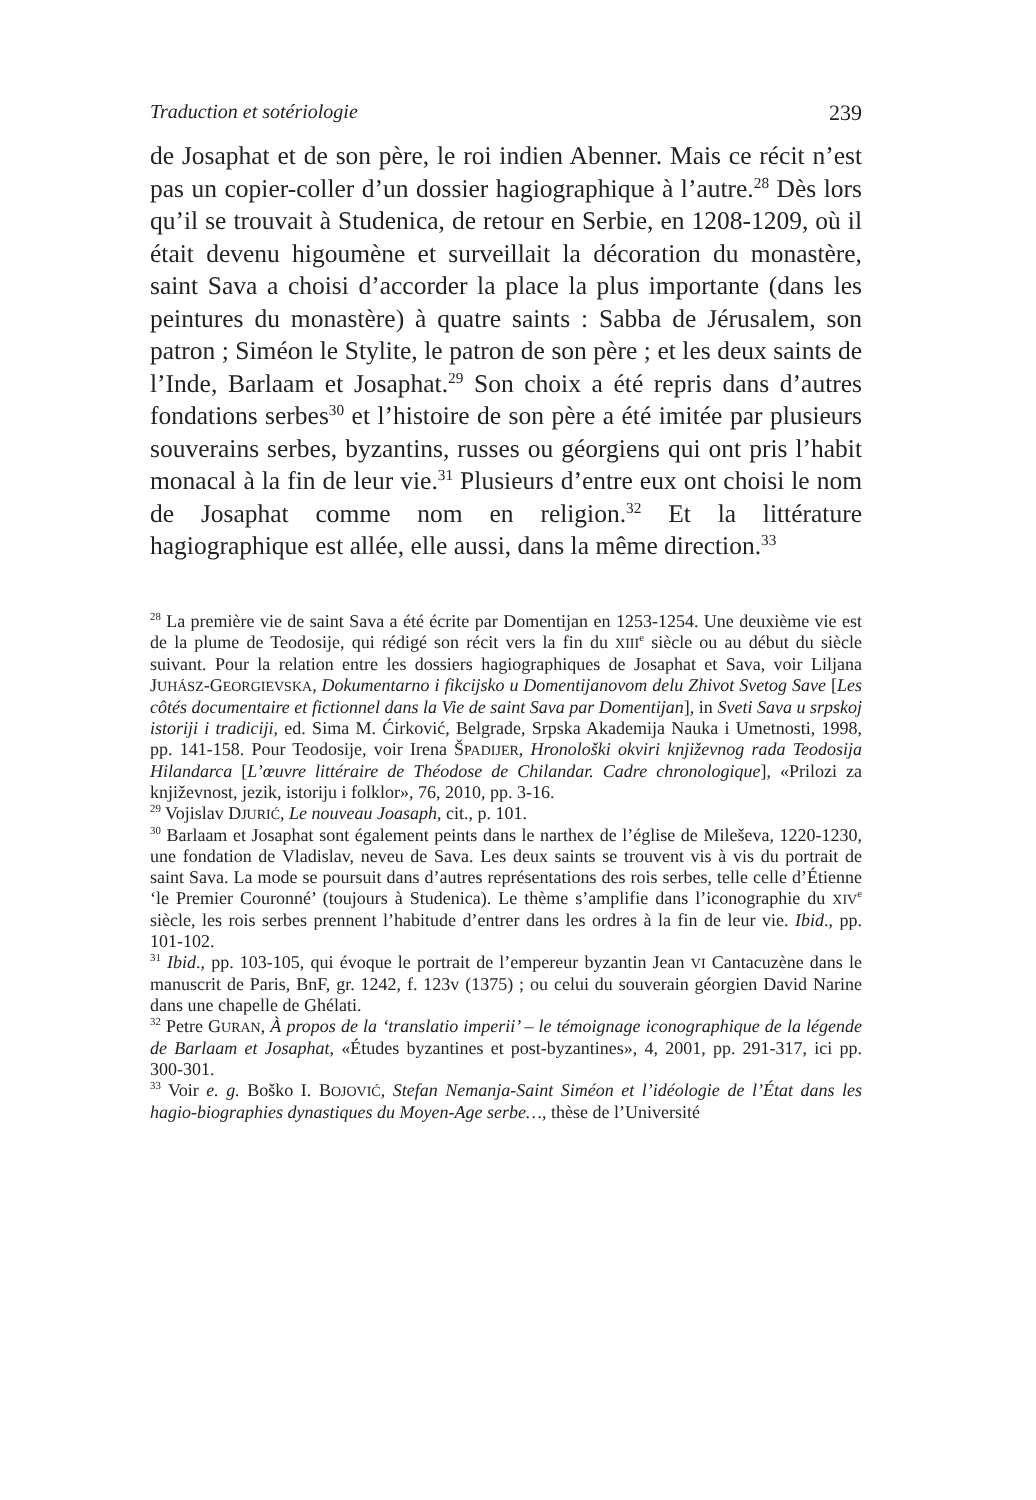Traduction et sotériologie 239
de Josaphat et de son père, le roi indien Abenner. Mais ce récit n’est pas un copier-coller d’un dossier hagiographique à l’autre.<sup>28</sup> Dès lors qu’il se trouvait à Studenica, de retour en Serbie, en 1208-1209, où il était devenu higoumène et surveillait la décoration du monastère, saint Sava a choisi d’accorder la place la plus importante (dans les peintures du monastère) à quatre saints : Sabba de Jérusalem, son patron ; Siméon le Stylite, le patron de son père ; et les deux saints de l’Inde, Barlaam et Josaphat.<sup>29</sup> Son choix a été repris dans d’autres fondations serbes<sup>30</sup> et l’histoire de son père a été imitée par plusieurs souverains serbes, byzantins, russes ou géorgiens qui ont pris l’habit monacal à la fin de leur vie.<sup>31</sup> Plusieurs d’entre eux ont choisi le nom de Josaphat comme nom en religion.<sup>32</sup> Et la littérature hagiographique est allée, elle aussi, dans la même direction.<sup>33</sup>
<sup>28</sup> La première vie de saint Sava a été écrite par Domentijan en 1253-1254. Une deuxième vie est de la plume de Teodosije, qui rédigé son récit vers la fin du XIII<sup>e</sup> siècle ou au début du siècle suivant. Pour la relation entre les dossiers hagiographiques de Josaphat et Sava, voir Liljana JUHÁSZ-GEORGIEVSKA, Dokumentarno i fikcijsko u Domentijanovom delu Zhivot Svetog Save [Les côtés documentaire et fictionnel dans la Vie de saint Sava par Domentijan], in Sveti Sava u srpskoj istoriji i tradiciji, ed. Sima M. Ćirković, Belgrade, Srpska Akademija Nauka i Umetnosti, 1998, pp. 141-158. Pour Teodosije, voir Irena ŠPADIJER, Hronološki okviri književnog rada Teodosija Hilandarca [L’œuvre littéraire de Théodose de Chilandar. Cadre chronologique], «Prilozi za književnost, jezik, istoriju i folklor», 76, 2010, pp. 3-16.
<sup>29</sup> Vojislav DJURIĆ, Le nouveau Joasaph, cit., p. 101.
<sup>30</sup> Barlaam et Josaphat sont également peints dans le narthex de l’église de Mileševa, 1220-1230, une fondation de Vladislav, neveu de Sava. Les deux saints se trouvent vis à vis du portrait de saint Sava. La mode se poursuit dans d’autres représentations des rois serbes, telle celle d’Étienne ‘le Premier Couronné’ (toujours à Studenica). Le thème s’amplifie dans l’iconographie du XIV<sup>e</sup> siècle, les rois serbes prennent l’habitude d’entrer dans les ordres à la fin de leur vie. Ibid., pp. 101-102.
<sup>31</sup> Ibid., pp. 103-105, qui évoque le portrait de l’empereur byzantin Jean VI Cantacuzène dans le manuscrit de Paris, BnF, gr. 1242, f. 123v (1375) ; ou celui du souverain géorgien David Narine dans une chapelle de Ghélati.
<sup>32</sup> Petre GURAN, À propos de la ‘translatio imperii’ – le témoignage iconographique de la légende de Barlaam et Josaphat, «Études byzantines et post-byzantines», 4, 2001, pp. 291-317, ici pp. 300-301.
<sup>33</sup> Voir e. g. Boško I. BOJOVIĆ, Stefan Nemanja-Saint Siméon et l’idéologie de l’État dans les hagio-biographies dynastiques du Moyen-Age serbe…, thèse de l’Université